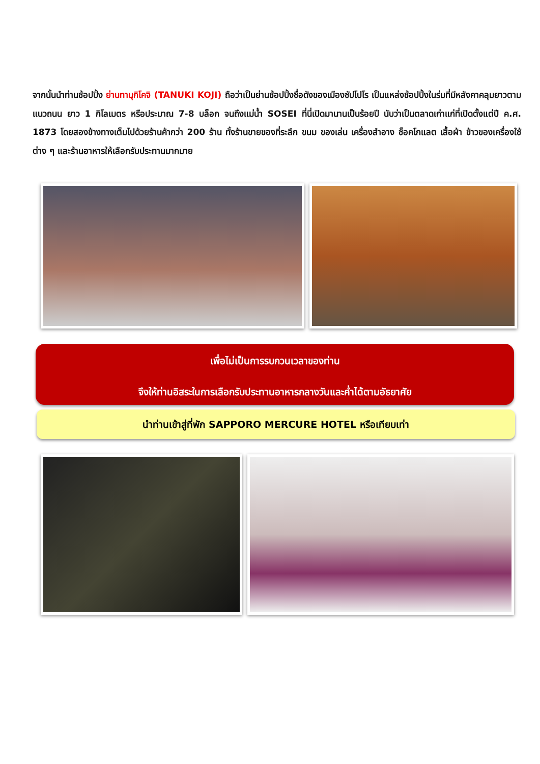จากนั้นนำท่านช้อปปิ้ง ย่านทานุกิโคจิ (TANUKI KOJI) ถือว่าเป็นย่านช้อปปิ้งชื่อดังของเมืองซัปโปโร เป็นแหล่งช้อปปิ้งในร่มที่มีหลังคาคลุมยาวตามแนวถนน ยาว 1 กิโลเมตร หรือประมาณ 7-8 บล็อก จนถึงแม่น้ำ SOSEI ที่นี่เปิดมานานเป็นร้อยปี นับว่าเป็นตลาดเก่าแก่ที่เปิดตั้งแต่ปี ค.ศ. 1873 โดยสองข้างทางเต็มไปด้วยร้านค้ากว่า 200 ร้าน ทั้งร้านขายของที่ระลึก ขนม ของเล่น เครื่องสำอาง ช็อคโกแลต เสื้อผ้า ข้าวของเครื่องใช้ต่าง ๆ และร้านอาหารให้เลือกรับประทานมากมาย
เพื่อไม่เป็นการรบกวนเวลาของท่าน
จึงให้ท่านอิสระในการเลือกรับประทานอาหารกลางวันและค่ำได้ตามอัธยาศัย
นำท่านเข้าสู่ที่พัก SAPPORO MERCURE HOTEL หรือเทียบเท่า